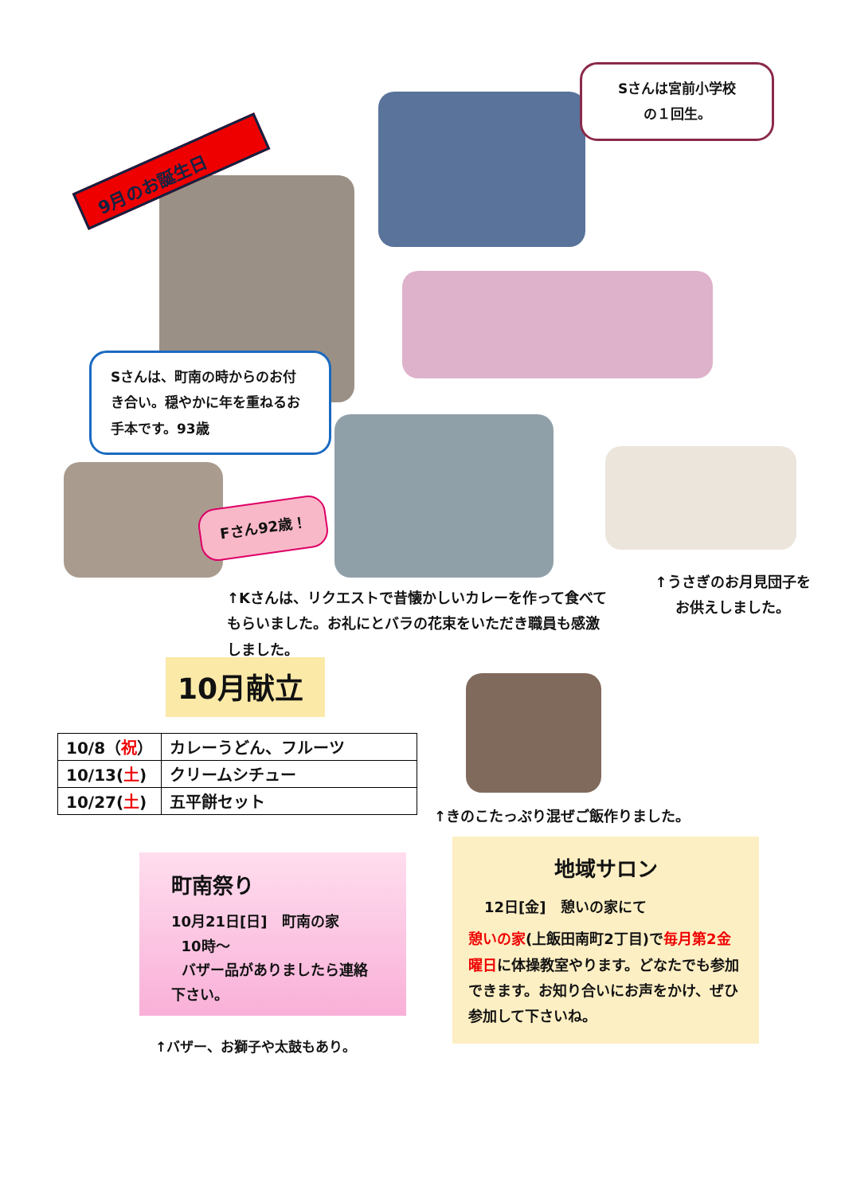9月のお誕生日
Sさんは宮前小学校
の１回生。
Sさんは、町南の時からのお付き合い。穏やかに年を重ねるお手本です。93歳
Fさん92歳！
↑Kさんは、リクエストで昔懐かしいカレーを作って食べてもらいました。お礼にとバラの花束をいただき職員も感激しました。
↑うさぎのお月見団子をお供えしました。
10月献立
| 10/8（ 祝 ） | カレーうどん、フルーツ |
| 10/13( 土 ) | クリームシチュー |
| 10/27( 土 ) | 五平餅セット |
↑きのこたっぷり混ぜご飯作りました。
町南祭り
10月21日[日]　町南の家
10時～
バザー品がありましたら連絡下さい。
↑バザー、お獅子や太鼓もあり。
地域サロン
12日[金]　憩いの家にて
憩いの家(上飯田南町2丁目)で毎月第2金曜日に体操教室やります。どなたでも参加できます。お知り合いにお声をかけ、ぜひ参加して下さいね。